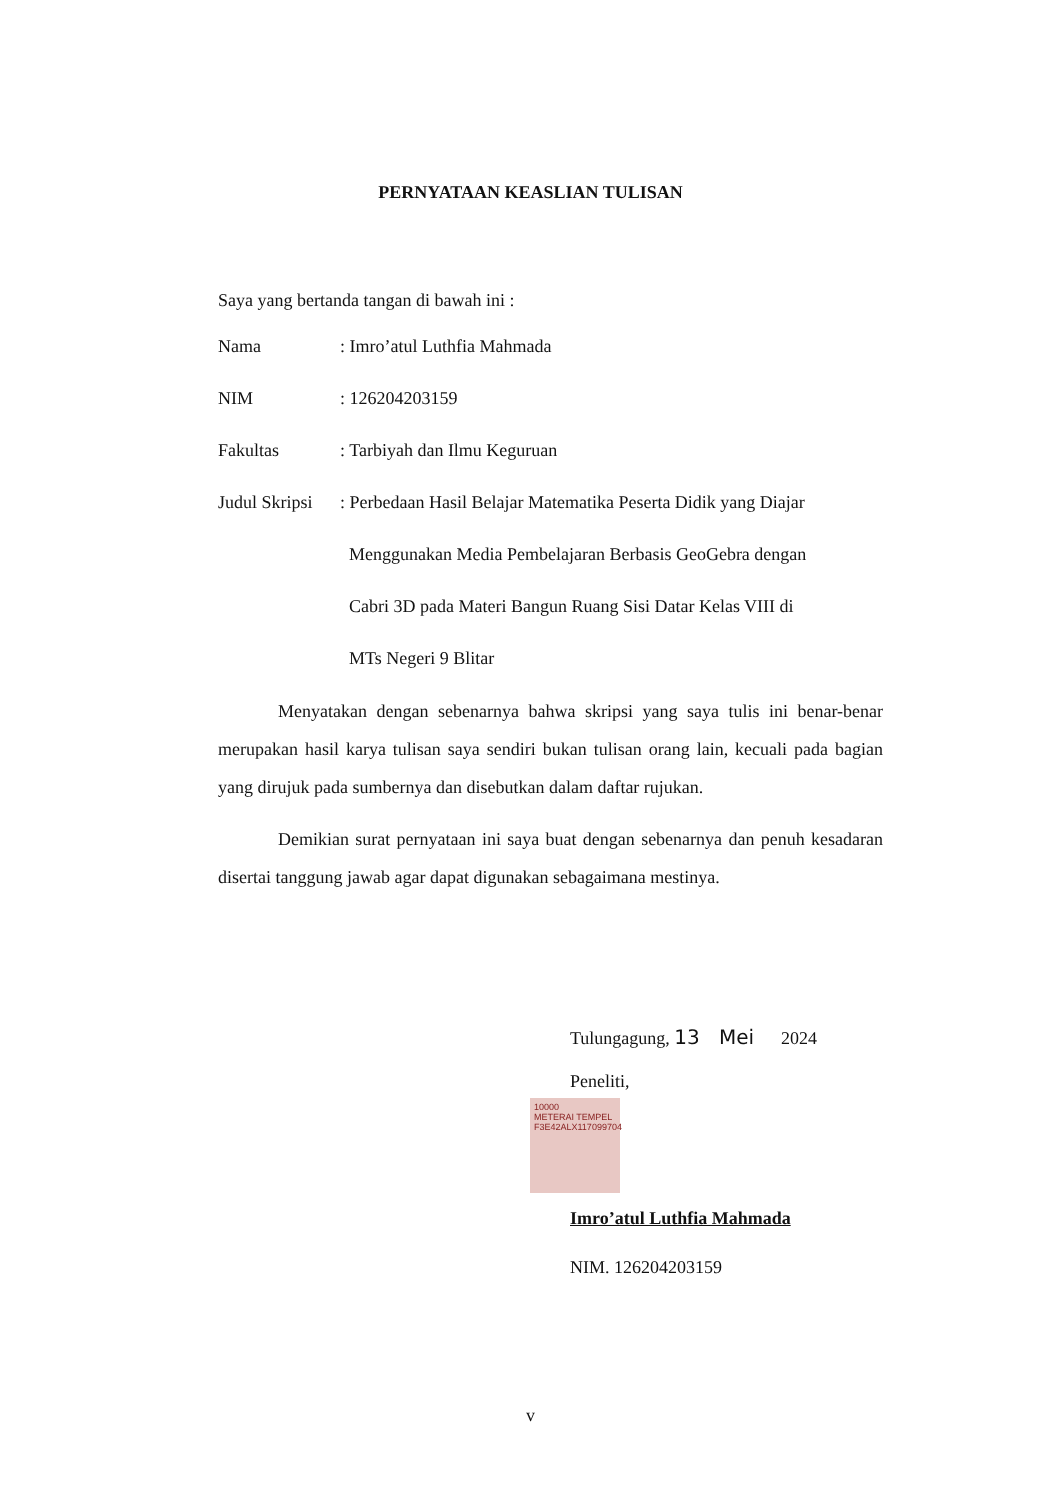PERNYATAAN KEASLIAN TULISAN
Saya yang bertanda tangan di bawah ini :
| Nama | : Imro’atul Luthfia Mahmada |
| NIM | : 126204203159 |
| Fakultas | : Tarbiyah dan Ilmu Keguruan |
| Judul Skripsi | : Perbedaan Hasil Belajar Matematika Peserta Didik yang Diajar Menggunakan Media Pembelajaran Berbasis GeoGebra dengan Cabri 3D pada Materi Bangun Ruang Sisi Datar Kelas VIII di MTs Negeri 9 Blitar |
Menyatakan dengan sebenarnya bahwa skripsi yang saya tulis ini benar-benar merupakan hasil karya tulisan saya sendiri bukan tulisan orang lain, kecuali pada bagian yang dirujuk pada sumbernya dan disebutkan dalam daftar rujukan.
Demikian surat pernyataan ini saya buat dengan sebenarnya dan penuh kesadaran disertai tanggung jawab agar dapat digunakan sebagaimana mestinya.
Tulungagung, 13 Mei 2024
Peneliti,
10000
METERAI TEMPEL
F3E42ALX117099704
Imro’atul Luthfia Mahmada
NIM. 126204203159
v